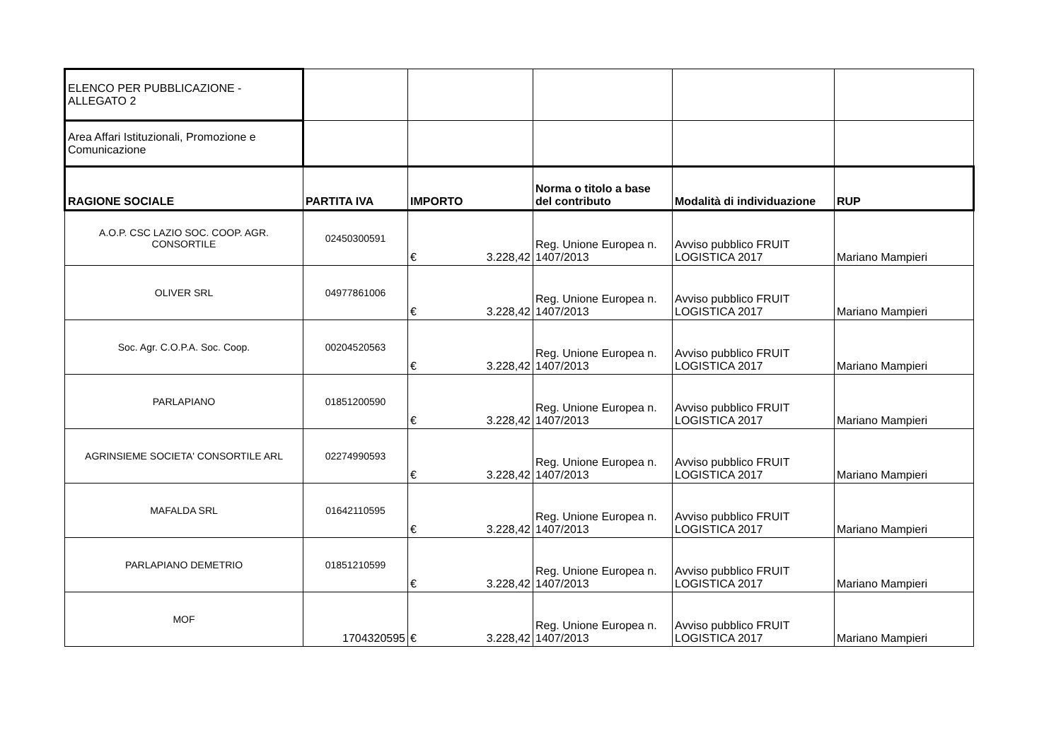| ELENCO PER PUBBLICAZIONE - ALLEGATO 2 | | | | | |
| Area Affari Istituzionali, Promozione e Comunicazione | | | | | |
| RAGIONE SOCIALE | PARTITA IVA | IMPORTO | Norma o titolo a base del contributo | Modalità di individuazione | RUP |
| A.O.P. CSC LAZIO SOC. COOP. AGR. CONSORTILE | 02450300591 | € 3.228,42 | Reg. Unione Europea n. 1407/2013 | Avviso pubblico FRUIT LOGISTICA 2017 | Mariano Mampieri |
| OLIVER SRL | 04977861006 | € 3.228,42 | Reg. Unione Europea n. 1407/2013 | Avviso pubblico FRUIT LOGISTICA 2017 | Mariano Mampieri |
| Soc. Agr. C.O.P.A. Soc. Coop. | 00204520563 | € 3.228,42 | Reg. Unione Europea n. 1407/2013 | Avviso pubblico FRUIT LOGISTICA 2017 | Mariano Mampieri |
| PARLAPIANO | 01851200590 | € 3.228,42 | Reg. Unione Europea n. 1407/2013 | Avviso pubblico FRUIT LOGISTICA 2017 | Mariano Mampieri |
| AGRINSIEME SOCIETA' CONSORTILE ARL | 02274990593 | € 3.228,42 | Reg. Unione Europea n. 1407/2013 | Avviso pubblico FRUIT LOGISTICA 2017 | Mariano Mampieri |
| MAFALDA SRL | 01642110595 | € 3.228,42 | Reg. Unione Europea n. 1407/2013 | Avviso pubblico FRUIT LOGISTICA 2017 | Mariano Mampieri |
| PARLAPIANO DEMETRIO | 01851210599 | € 3.228,42 | Reg. Unione Europea n. 1407/2013 | Avviso pubblico FRUIT LOGISTICA 2017 | Mariano Mampieri |
| MOF | 1704320595 | € 3.228,42 | Reg. Unione Europea n. 1407/2013 | Avviso pubblico FRUIT LOGISTICA 2017 | Mariano Mampieri |